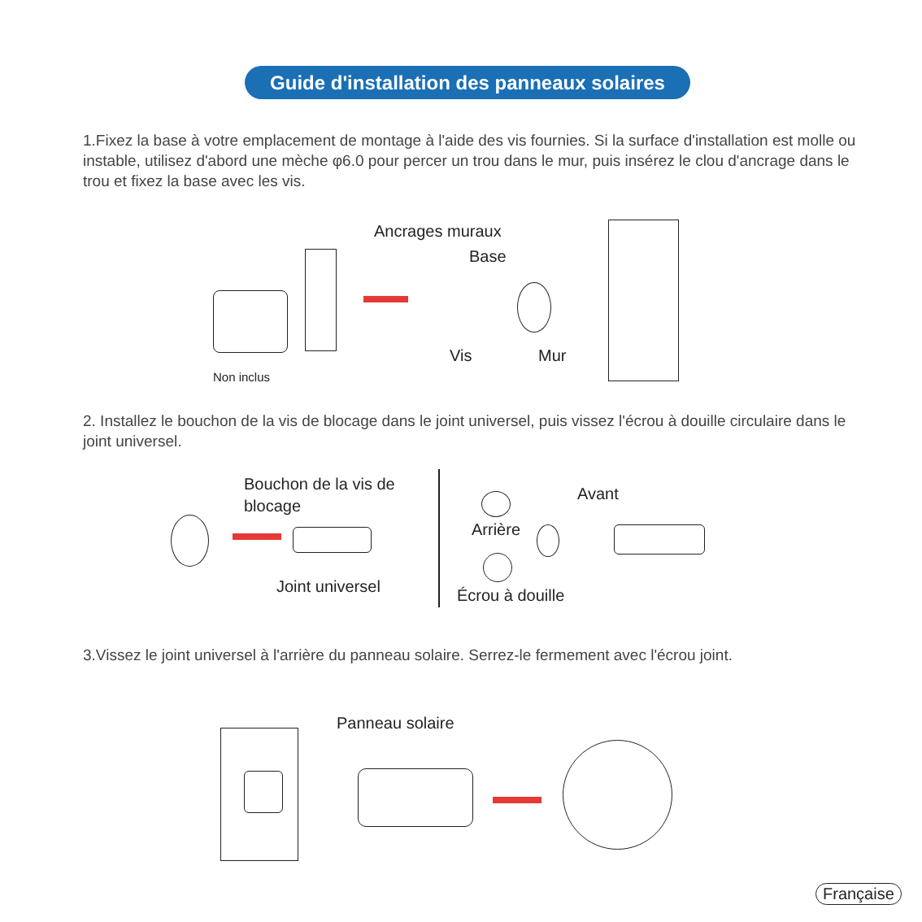Guide d'installation des panneaux solaires
1.Fixez la base à votre emplacement de montage à l'aide des vis fournies. Si la surface d'installation est molle ou instable, utilisez d'abord une mèche φ6.0 pour percer un trou dans le mur, puis insérez le clou d'ancrage dans le trou et fixez la base avec les vis.
Ancrages muraux
Base
Vis Mur
Non inclus
2. Installez le bouchon de la vis de blocage dans le joint universel, puis vissez l'écrou à douille circulaire dans le joint universel.
Bouchon de la vis de blocage
Joint universel
Arrière
Avant
Écrou à douille
3.Vissez le joint universel à l'arrière du panneau solaire. Serrez-le fermement avec l'écrou joint.
Panneau solaire
Française